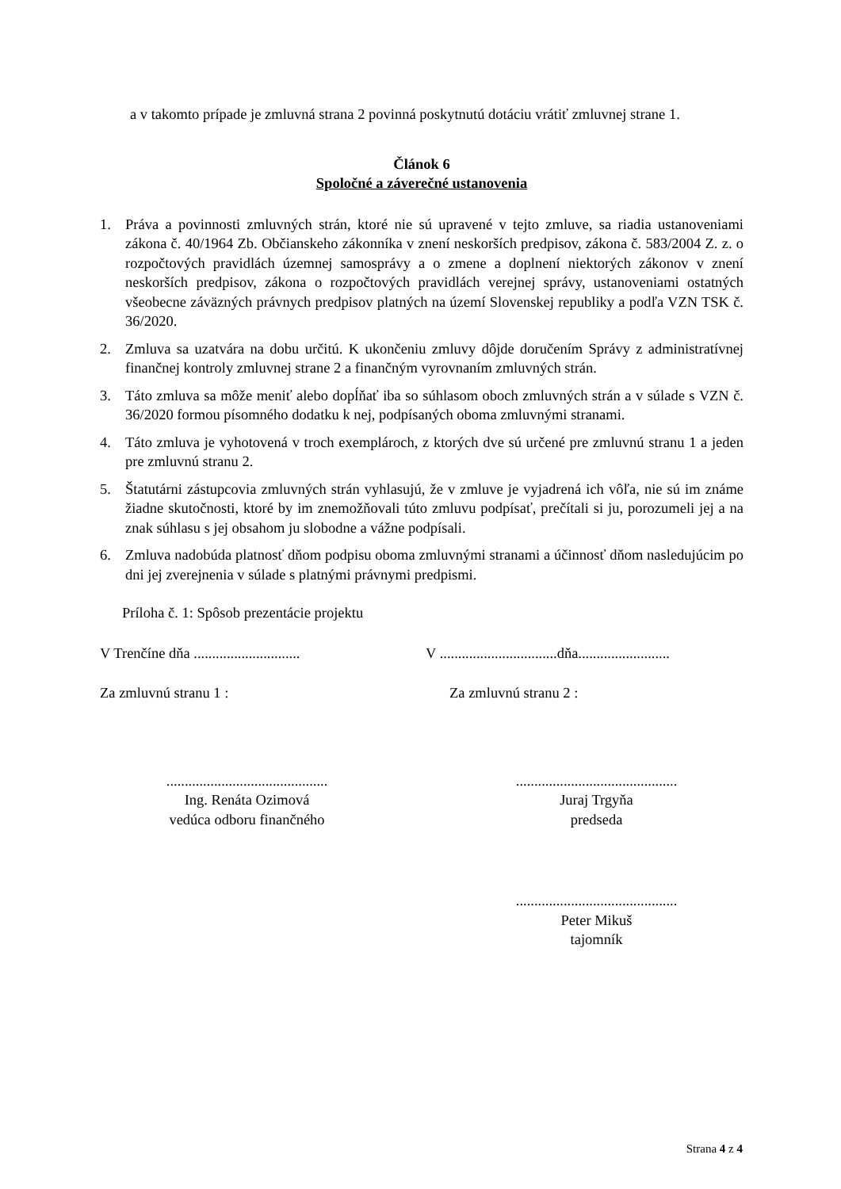a v takomto prípade je zmluvná strana 2 povinná poskytnutú dotáciu vrátiť zmluvnej strane 1.
Článok 6
Spoločné a záverečné ustanovenia
1. Práva a povinnosti zmluvných strán, ktoré nie sú upravené v tejto zmluve, sa riadia ustanoveniami zákona č. 40/1964 Zb. Občianskeho zákonníka v znení neskorších predpisov, zákona č. 583/2004 Z. z. o rozpočtových pravidlách územnej samosprávy a o zmene a doplnení niektorých zákonov v znení neskorších predpisov, zákona o rozpočtových pravidlách verejnej správy, ustanoveniami ostatných všeobecne záväzných právnych predpisov platných na území Slovenskej republiky a podľa VZN TSK č. 36/2020.
2. Zmluva sa uzatvára na dobu určitú. K ukončeniu zmluvy dôjde doručením Správy z administratívnej finančnej kontroly zmluvnej strane 2 a finančným vyrovnaním zmluvných strán.
3. Táto zmluva sa môže meniť alebo dopĺňať iba so súhlasom oboch zmluvných strán a v súlade s VZN č. 36/2020 formou písomného dodatku k nej, podpísaných oboma zmluvnými stranami.
4. Táto zmluva je vyhotovená v troch exemplároch, z ktorých dve sú určené pre zmluvnú stranu 1 a jeden pre zmluvnú stranu 2.
5. Štatutárni zástupcovia zmluvných strán vyhlasujú, že v zmluve je vyjadrená ich vôľa, nie sú im známe žiadne skutočnosti, ktoré by im znemožňovali túto zmluvu podpísať, prečítali si ju, porozumeli jej a na znak súhlasu s jej obsahom ju slobodne a vážne podpísali.
6. Zmluva nadobúda platnosť dňom podpisu oboma zmluvnými stranami a účinnosť dňom nasledujúcim po dni jej zverejnenia v súlade s platnými právnymi predpismi.
Príloha č. 1: Spôsob prezentácie projektu
V Trenčíne dňa .............................
V ................................dňa.........................
Za zmluvnú stranu 1 : Za zmluvnú stranu 2 :
............................................
Ing. Renáta Ozimová
vedúca odboru finančného
............................................
Juraj Trgyňa
predseda
............................................
Peter Mikuš
tajomník
Strana 4 z 4